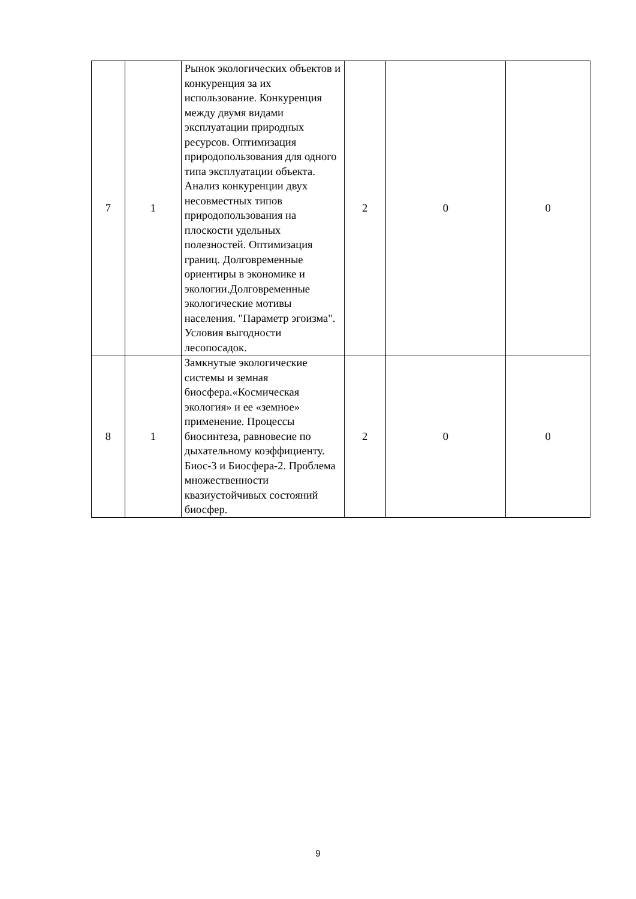| 7 | 1 | Рынок экологических объектов и конкуренция за их использование. Конкуренция между двумя видами эксплуатации природных ресурсов. Оптимизация природопользования для одного типа эксплуатации объекта. Анализ конкуренции двух несовместных типов природопользования на плоскости удельных полезностей. Оптимизация границ. Долговременные ориентиры в экономике и экологии.Долговременные экологические мотивы населения. "Параметр эгоизма". Условия выгодности лесопосадок. | 2 | 0 | 0 |
| 8 | 1 | Замкнутые экологические системы и земная биосфера.«Космическая экология» и ее «земное» применение. Процессы биосинтеза, равновесие по дыхательному коэффициенту. Биос-3 и Биосфера-2. Проблема множественности квазиустойчивых состояний биосфер. | 2 | 0 | 0 |
9